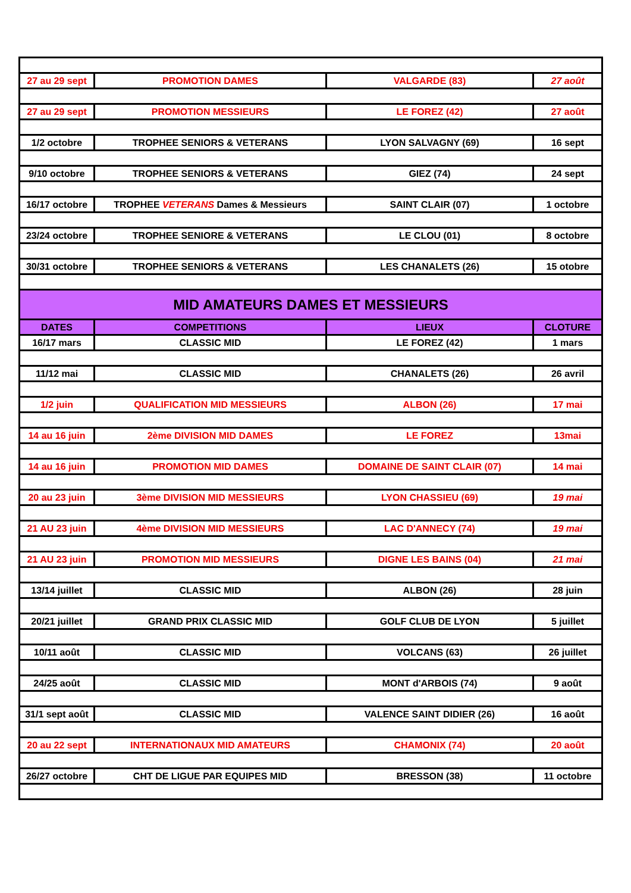| 27 au 29 sept | PROMOTION DAMES | VALGARDE (83) | 27 août |
| 27 au 29 sept | PROMOTION MESSIEURS | LE FOREZ (42) | 27 août |
| 1/2 octobre | TROPHEE SENIORS & VETERANS | LYON SALVAGNY (69) | 16 sept |
| 9/10 octobre | TROPHEE SENIORS & VETERANS | GIEZ (74) | 24 sept |
| 16/17 octobre | TROPHEE VETERANS Dames & Messieurs | SAINT CLAIR (07) | 1 octobre |
| 23/24 octobre | TROPHEE SENIORE & VETERANS | LE CLOU (01) | 8 octobre |
| 30/31 octobre | TROPHEE SENIORS & VETERANS | LES CHANALETS (26) | 15 otobre |
| MID AMATEURS DAMES ET MESSIEURS | | | |
| DATES | COMPETITIONS | LIEUX | CLOTURE |
| 16/17 mars | CLASSIC MID | LE FOREZ (42) | 1 mars |
| 11/12 mai | CLASSIC MID | CHANALETS (26) | 26 avril |
| 1/2 juin | QUALIFICATION MID MESSIEURS | ALBON (26) | 17 mai |
| 14 au 16 juin | 2ème DIVISION MID DAMES | LE FOREZ | 13mai |
| 14 au 16 juin | PROMOTION MID DAMES | DOMAINE DE SAINT CLAIR (07) | 14 mai |
| 20 au 23 juin | 3ème DIVISION MID MESSIEURS | LYON CHASSIEU (69) | 19 mai |
| 21 AU 23 juin | 4ème DIVISION MID MESSIEURS | LAC D'ANNECY (74) | 19 mai |
| 21 AU 23 juin | PROMOTION MID MESSIEURS | DIGNE LES BAINS (04) | 21 mai |
| 13/14 juillet | CLASSIC MID | ALBON (26) | 28 juin |
| 20/21 juillet | GRAND PRIX CLASSIC MID | GOLF CLUB DE LYON | 5 juillet |
| 10/11 août | CLASSIC MID | VOLCANS (63) | 26 juillet |
| 24/25 août | CLASSIC MID | MONT d'ARBOIS (74) | 9 août |
| 31/1 sept août | CLASSIC MID | VALENCE SAINT DIDIER (26) | 16 août |
| 20 au 22 sept | INTERNATIONAUX MID AMATEURS | CHAMONIX (74) | 20 août |
| 26/27 octobre | CHT DE LIGUE PAR EQUIPES MID | BRESSON (38) | 11 octobre |